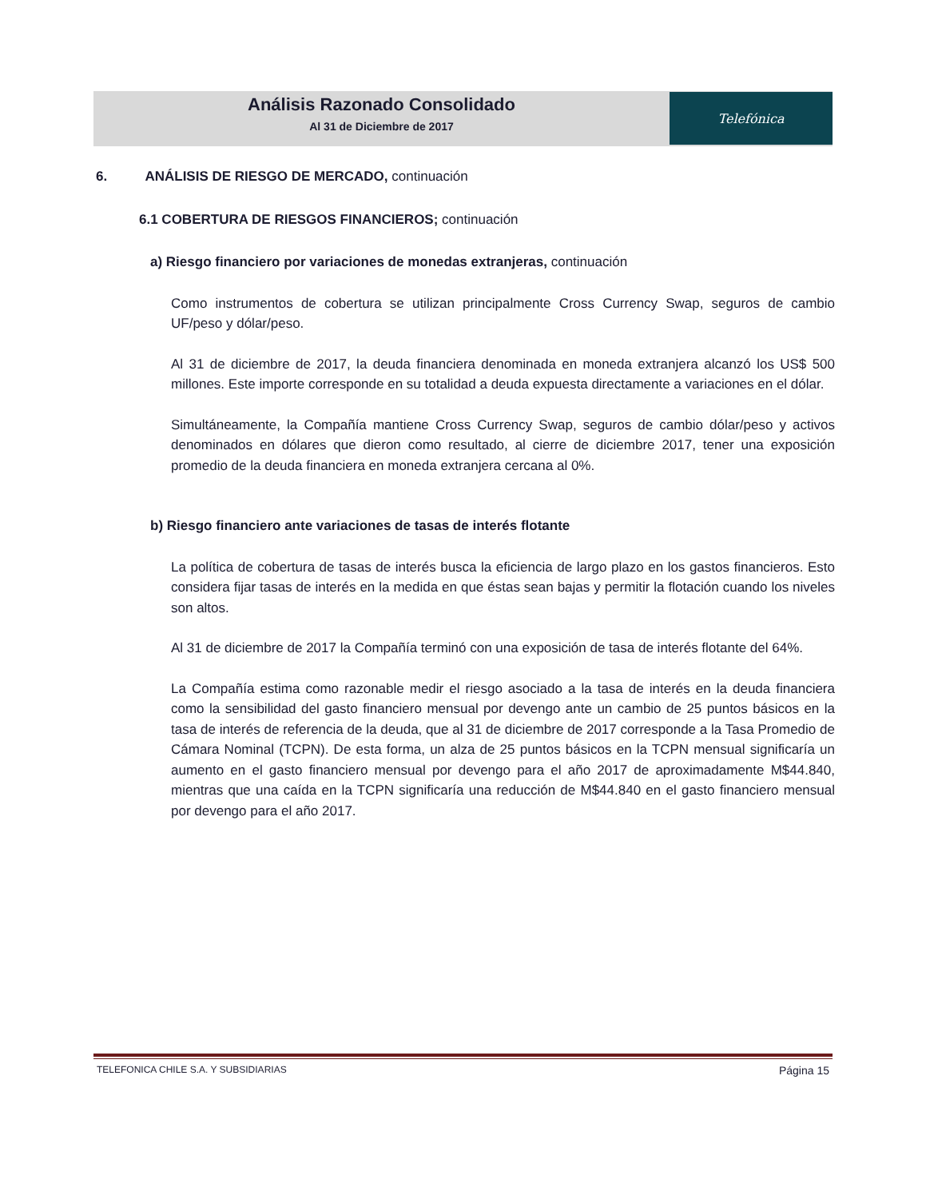Análisis Razonado Consolidado
Al 31 de Diciembre de 2017
Telefónica
6. ANÁLISIS DE RIESGO DE MERCADO, continuación
6.1 COBERTURA DE RIESGOS FINANCIEROS; continuación
a) Riesgo financiero por variaciones de monedas extranjeras, continuación
Como instrumentos de cobertura se utilizan principalmente Cross Currency Swap, seguros de cambio UF/peso y dólar/peso.
Al 31 de diciembre de 2017, la deuda financiera denominada en moneda extranjera alcanzó los US$ 500 millones. Este importe corresponde en su totalidad a deuda expuesta directamente a variaciones en el dólar.
Simultáneamente, la Compañía mantiene Cross Currency Swap, seguros de cambio dólar/peso y activos denominados en dólares que dieron como resultado, al cierre de diciembre 2017, tener una exposición promedio de la deuda financiera en moneda extranjera cercana al 0%.
b) Riesgo financiero ante variaciones de tasas de interés flotante
La política de cobertura de tasas de interés busca la eficiencia de largo plazo en los gastos financieros. Esto considera fijar tasas de interés en la medida en que éstas sean bajas y permitir la flotación cuando los niveles son altos.
Al 31 de diciembre de 2017 la Compañía terminó con una exposición de tasa de interés flotante del 64%.
La Compañía estima como razonable medir el riesgo asociado a la tasa de interés en la deuda financiera como la sensibilidad del gasto financiero mensual por devengo ante un cambio de 25 puntos básicos en la tasa de interés de referencia de la deuda, que al 31 de diciembre de 2017 corresponde a la Tasa Promedio de Cámara Nominal (TCPN). De esta forma, un alza de 25 puntos básicos en la TCPN mensual significaría un aumento en el gasto financiero mensual por devengo para el año 2017 de aproximadamente M$44.840, mientras que una caída en la TCPN significaría una reducción de M$44.840 en el gasto financiero mensual por devengo para el año 2017.
TELEFONICA CHILE S.A. Y SUBSIDIARIAS Página 15